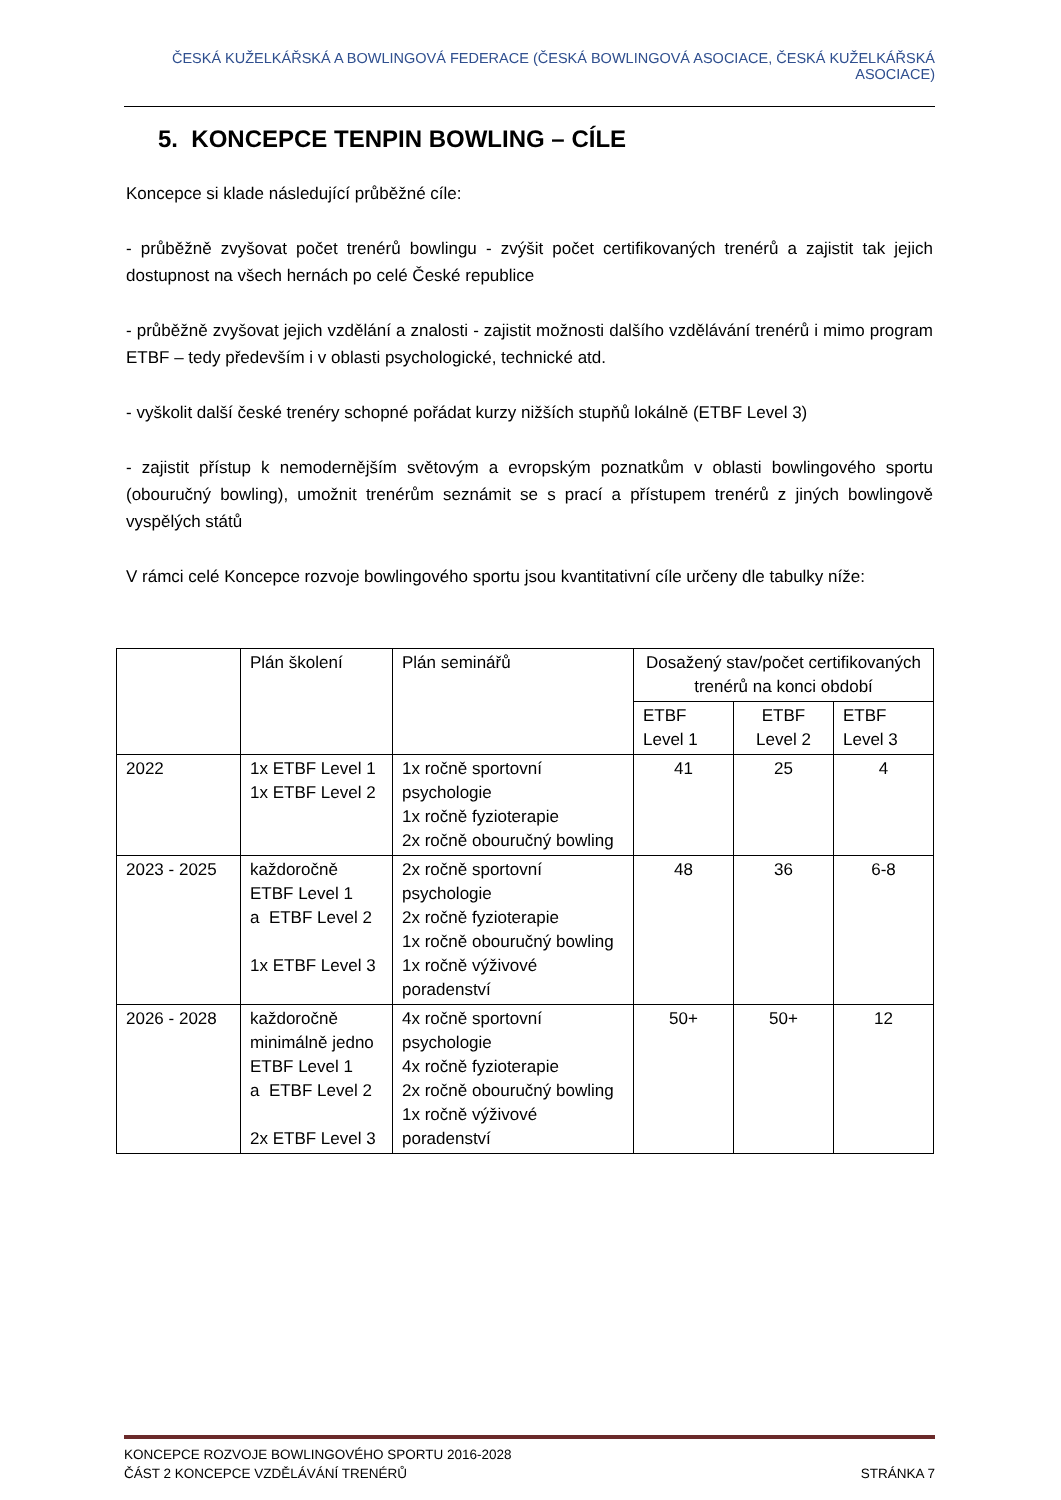ČESKÁ KUŽELKÁŘSKÁ A BOWLINGOVÁ FEDERACE (ČESKÁ BOWLINGOVÁ ASOCIACE, ČESKÁ KUŽELKÁŘSKÁ ASOCIACE)
5. KONCEPCE TENPIN BOWLING – CÍLE
Koncepce si klade následující průběžné cíle:
- průběžně zvyšovat počet trenérů bowlingu - zvýšit počet certifikovaných trenérů a zajistit tak jejich dostupnost na všech hernách po celé České republice
- průběžně zvyšovat jejich vzdělání a znalosti - zajistit možnosti dalšího vzdělávání trenérů i mimo program ETBF – tedy především i v oblasti psychologické, technické atd.
- vyškolit další české trenéry schopné pořádat kurzy nižších stupňů lokálně (ETBF Level 3)
- zajistit přístup k nemodernějším světovým a evropským poznatkům v oblasti bowlingového sportu (obouručný bowling), umožnit trenérům seznámit se s prací a přístupem trenérů z jiných bowlingově vyspělých států
V rámci celé Koncepce rozvoje bowlingového sportu jsou kvantitativní cíle určeny dle tabulky níže:
| | Plán školení | Plán seminářů | Dosažený stav/počet certifikovaných trenérů na konci období | | |
| | | | ETBF Level 1 | ETBF Level 2 | ETBF Level 3 |
| 2022 | 1x ETBF Level 1 1x ETBF Level 2 | 1x ročně sportovní psychologie 1x ročně fyzioterapie 2x ročně obouručný bowling | 41 | 25 | 4 |
| 2023 - 2025 | každoročně ETBF Level 1 a ETBF Level 2 1x ETBF Level 3 | 2x ročně sportovní psychologie 2x ročně fyzioterapie 1x ročně obouručný bowling 1x ročně výživové poradenství | 48 | 36 | 6-8 |
| 2026 - 2028 | každoročně minimálně jedno ETBF Level 1 a ETBF Level 2 2x ETBF Level 3 | 4x ročně sportovní psychologie 4x ročně fyzioterapie 2x ročně obouručný bowling 1x ročně výživové poradenství | 50+ | 50+ | 12 |
KONCEPCE ROZVOJE BOWLINGOVÉHO SPORTU 2016-2028
ČÁST 2 KONCEPCE VZDĚLÁVÁNÍ TRENÉRŮ STRÁNKA 7